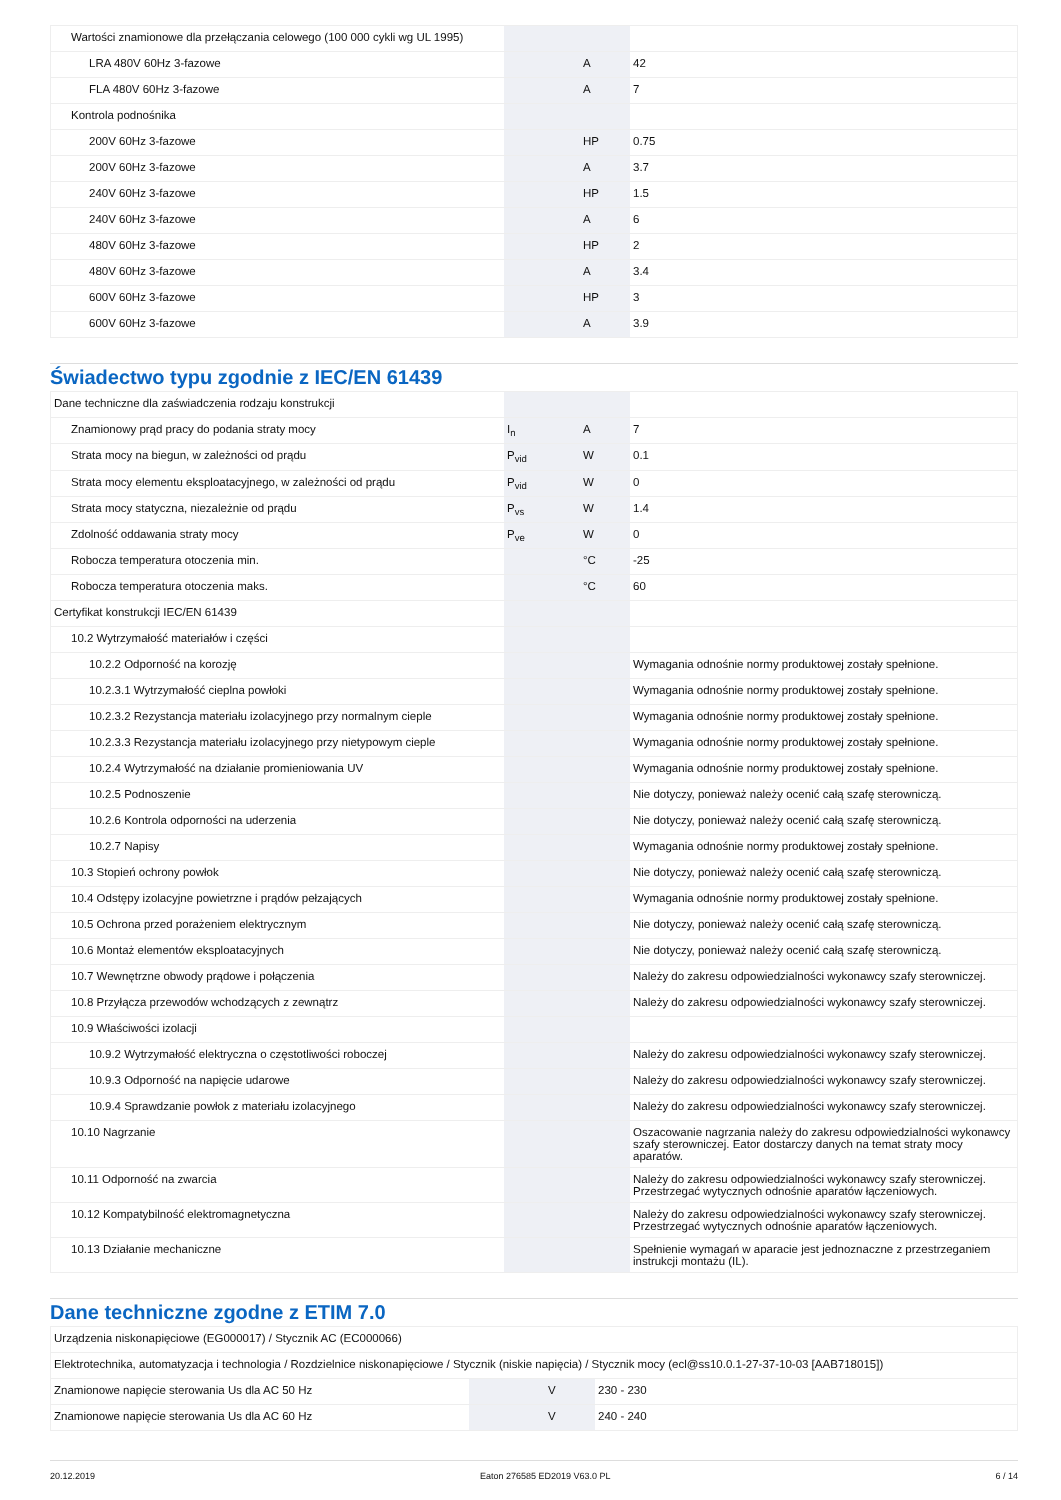| Wartości znamionowe dla przełączania celowego (100 000 cykli wg UL 1995) | | | |
| LRA 480V 60Hz 3-fazowe | | A | 42 |
| FLA 480V 60Hz 3-fazowe | | A | 7 |
| Kontrola podnośnika | | | |
| 200V 60Hz 3-fazowe | | HP | 0.75 |
| 200V 60Hz 3-fazowe | | A | 3.7 |
| 240V 60Hz 3-fazowe | | HP | 1.5 |
| 240V 60Hz 3-fazowe | | A | 6 |
| 480V 60Hz 3-fazowe | | HP | 2 |
| 480V 60Hz 3-fazowe | | A | 3.4 |
| 600V 60Hz 3-fazowe | | HP | 3 |
| 600V 60Hz 3-fazowe | | A | 3.9 |
Świadectwo typu zgodnie z IEC/EN 61439
| Dane techniczne dla zaświadczenia rodzaju konstrukcji | | | |
| Znamionowy prąd pracy do podania straty mocy | I<sub>n</sub> | A | 7 |
| Strata mocy na biegun, w zależności od prądu | P<sub>vid</sub> | W | 0.1 |
| Strata mocy elementu eksploatacyjnego, w zależności od prądu | P<sub>vid</sub> | W | 0 |
| Strata mocy statyczna, niezależnie od prądu | P<sub>vs</sub> | W | 1.4 |
| Zdolność oddawania straty mocy | P<sub>ve</sub> | W | 0 |
| Robocza temperatura otoczenia min. | | °C | -25 |
| Robocza temperatura otoczenia maks. | | °C | 60 |
| Certyfikat konstrukcji IEC/EN 61439 | | | |
| 10.2 Wytrzymałość materiałów i części | | | |
| 10.2.2 Odporność na korozję | | | Wymagania odnośnie normy produktowej zostały spełnione. |
| 10.2.3.1 Wytrzymałość cieplna powłoki | | | Wymagania odnośnie normy produktowej zostały spełnione. |
| 10.2.3.2 Rezystancja materiału izolacyjnego przy normalnym cieple | | | Wymagania odnośnie normy produktowej zostały spełnione. |
| 10.2.3.3 Rezystancja materiału izolacyjnego przy nietypowym cieple | | | Wymagania odnośnie normy produktowej zostały spełnione. |
| 10.2.4 Wytrzymałość na działanie promieniowania UV | | | Wymagania odnośnie normy produktowej zostały spełnione. |
| 10.2.5 Podnoszenie | | | Nie dotyczy, ponieważ należy ocenić całą szafę sterowniczą. |
| 10.2.6 Kontrola odporności na uderzenia | | | Nie dotyczy, ponieważ należy ocenić całą szafę sterowniczą. |
| 10.2.7 Napisy | | | Wymagania odnośnie normy produktowej zostały spełnione. |
| 10.3 Stopień ochrony powłok | | | Nie dotyczy, ponieważ należy ocenić całą szafę sterowniczą. |
| 10.4 Odstępy izolacyjne powietrzne i prądów pełzających | | | Wymagania odnośnie normy produktowej zostały spełnione. |
| 10.5 Ochrona przed porażeniem elektrycznym | | | Nie dotyczy, ponieważ należy ocenić całą szafę sterowniczą. |
| 10.6 Montaż elementów eksploatacyjnych | | | Nie dotyczy, ponieważ należy ocenić całą szafę sterowniczą. |
| 10.7 Wewnętrzne obwody prądowe i połączenia | | | Należy do zakresu odpowiedzialności wykonawcy szafy sterowniczej. |
| 10.8 Przyłącza przewodów wchodzących z zewnątrz | | | Należy do zakresu odpowiedzialności wykonawcy szafy sterowniczej. |
| 10.9 Właściwości izolacji | | | |
| 10.9.2 Wytrzymałość elektryczna o częstotliwości roboczej | | | Należy do zakresu odpowiedzialności wykonawcy szafy sterowniczej. |
| 10.9.3 Odporność na napięcie udarowe | | | Należy do zakresu odpowiedzialności wykonawcy szafy sterowniczej. |
| 10.9.4 Sprawdzanie powłok z materiału izolacyjnego | | | Należy do zakresu odpowiedzialności wykonawcy szafy sterowniczej. |
| 10.10 Nagrzanie | | | Oszacowanie nagrzania należy do zakresu odpowiedzialności wykonawcy szafy sterowniczej. Eator dostarczy danych na temat straty mocy aparatów. |
| 10.11 Odporność na zwarcia | | | Należy do zakresu odpowiedzialności wykonawcy szafy sterowniczej. Przestrzegać wytycznych odnośnie aparatów łączeniowych. |
| 10.12 Kompatybilność elektromagnetyczna | | | Należy do zakresu odpowiedzialności wykonawcy szafy sterowniczej. Przestrzegać wytycznych odnośnie aparatów łączeniowych. |
| 10.13 Działanie mechaniczne | | | Spełnienie wymagań w aparacie jest jednoznaczne z przestrzeganiem instrukcji montażu (IL). |
Dane techniczne zgodne z ETIM 7.0
| Urządzenia niskonapięciowe (EG000017) / Stycznik AC (EC000066) | | | |
| Elektrotechnika, automatyzacja i technologia / Rozdzielnice niskonapięciowe / Stycznik (niskie napięcia) / Stycznik mocy (ecl@ss10.0.1-27-37-10-03 [AAB718015]) | | | |
| Znamionowe napięcie sterowania Us dla AC 50 Hz | | V | 230 - 230 |
| Znamionowe napięcie sterowania Us dla AC 60 Hz | | V | 240 - 240 |
20.12.2019 Eaton 276585 ED2019 V63.0 PL 6 / 14